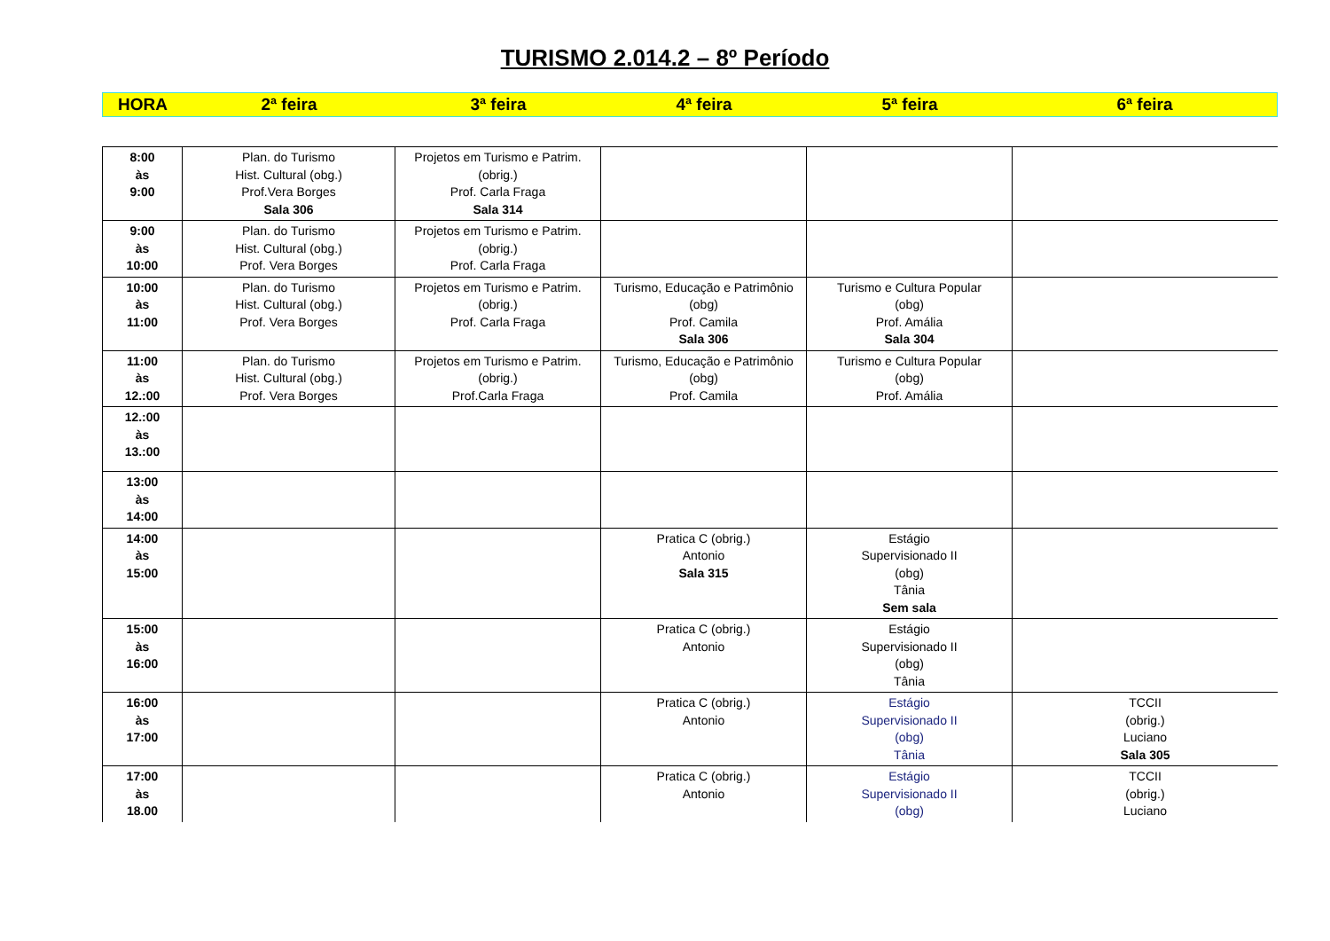TURISMO 2.014.2 – 8º Período
| HORA | 2ª feira | 3ª feira | 4ª feira | 5ª feira | 6ª feira |
| --- | --- | --- | --- | --- | --- |
| 8:00 às 9:00 | Plan. do Turismo Hist. Cultural (obg.) Prof.Vera Borges Sala 306 | Projetos em Turismo e Patrim. (obrig.) Prof. Carla Fraga Sala 314 | | | |
| 9:00 às 10:00 | Plan. do Turismo Hist. Cultural (obg.) Prof. Vera Borges | Projetos em Turismo e Patrim. (obrig.) Prof. Carla Fraga | | | |
| 10:00 às 11:00 | Plan. do Turismo Hist. Cultural (obg.) Prof. Vera Borges | Projetos em Turismo e Patrim. (obrig.) Prof. Carla Fraga | Turismo, Educação e Patrimônio (obg) Prof. Camila Sala 306 | Turismo e Cultura Popular (obg) Prof. Amália Sala 304 | |
| 11:00 às 12.:00 | Plan. do Turismo Hist. Cultural (obg.) Prof. Vera Borges | Projetos em Turismo e Patrim. (obrig.) Prof.Carla Fraga | Turismo, Educação e Patrimônio (obg) Prof. Camila | Turismo e Cultura Popular (obg) Prof. Amália | |
| 12.:00 às 13.:00 | | | | | |
| 13:00 às 14:00 | | | | | |
| 14:00 às 15:00 | | | Pratica C (obrig.) Antonio Sala 315 | Estágio Supervisionado II (obg) Tânia Sem sala | |
| 15:00 às 16:00 | | | Pratica C (obrig.) Antonio | Estágio Supervisionado II (obg) Tânia | |
| 16:00 às 17:00 | | | Pratica C (obrig.) Antonio | Estágio Supervisionado II (obg) Tânia | TCCII (obrig.) Luciano Sala 305 |
| 17:00 às 18.00 | | | Pratica C (obrig.) Antonio | Estágio Supervisionado II (obg) | TCCII (obrig.) Luciano |